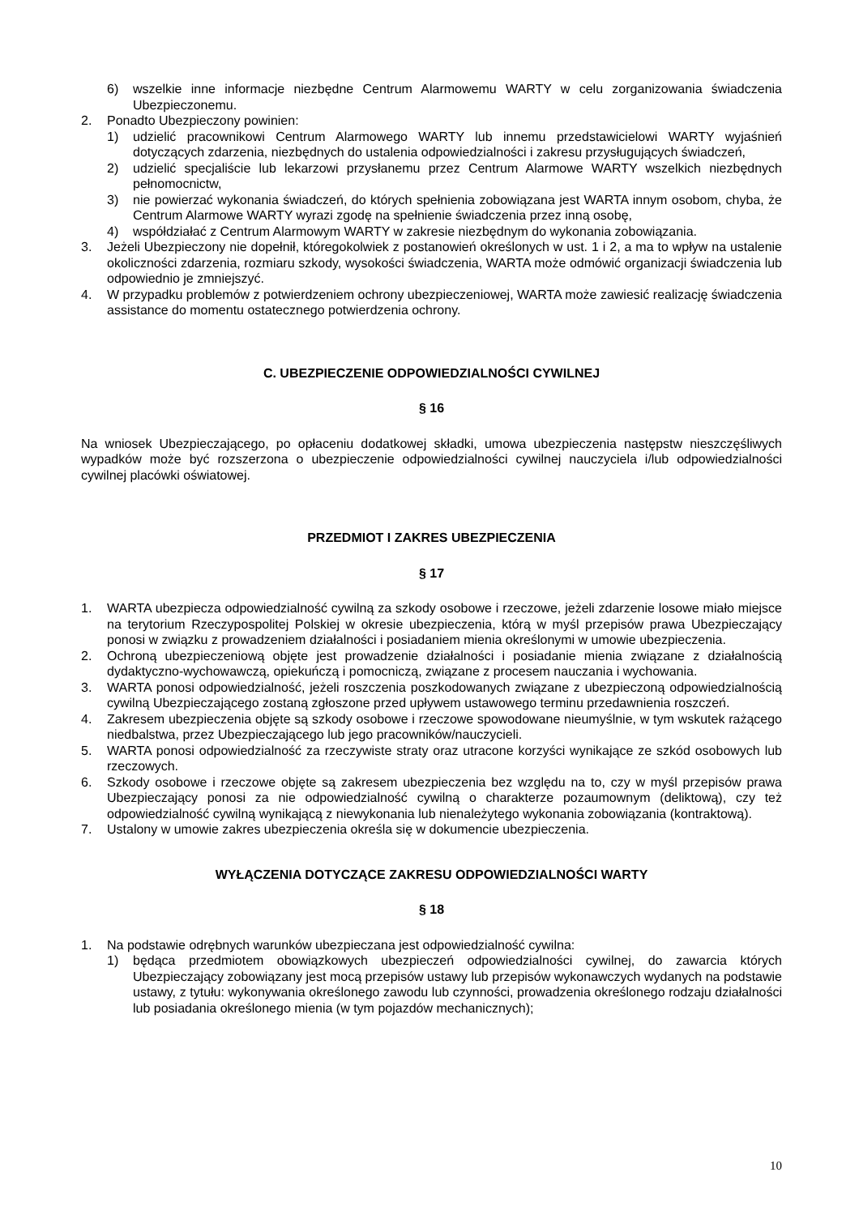6) wszelkie inne informacje niezbędne Centrum Alarmowemu WARTY w celu zorganizowania świadczenia Ubezpieczonemu.
2. Ponadto Ubezpieczony powinien:
1) udzielić pracownikowi Centrum Alarmowego WARTY lub innemu przedstawicielowi WARTY wyjaśnień dotyczących zdarzenia, niezbędnych do ustalenia odpowiedzialności i zakresu przysługujących świadczeń,
2) udzielić specjaliście lub lekarzowi przysłanemu przez Centrum Alarmowe WARTY wszelkich niezbędnych pełnomocnictw,
3) nie powierzać wykonania świadczeń, do których spełnienia zobowiązana jest WARTA innym osobom, chyba, że Centrum Alarmowe WARTY wyrazi zgodę na spełnienie świadczenia przez inną osobę,
4) współdziałać z Centrum Alarmowym WARTY w zakresie niezbędnym do wykonania zobowiązania.
3. Jeżeli Ubezpieczony nie dopełnił, któregokolwiek z postanowień określonych w ust. 1 i 2, a ma to wpływ na ustalenie okoliczności zdarzenia, rozmiaru szkody, wysokości świadczenia, WARTA może odmówić organizacji świadczenia lub odpowiednio je zmniejszyć.
4. W przypadku problemów z potwierdzeniem ochrony ubezpieczeniowej, WARTA może zawiesić realizację świadczenia assistance do momentu ostatecznego potwierdzenia ochrony.
C. UBEZPIECZENIE ODPOWIEDZIALNOŚCI CYWILNEJ
§ 16
Na wniosek Ubezpieczającego, po opłaceniu dodatkowej składki, umowa ubezpieczenia następstw nieszczęśliwych wypadków może być rozszerzona o ubezpieczenie odpowiedzialności cywilnej nauczyciela i/lub odpowiedzialności cywilnej placówki oświatowej.
PRZEDMIOT I ZAKRES UBEZPIECZENIA
§ 17
1. WARTA ubezpiecza odpowiedzialność cywilną za szkody osobowe i rzeczowe, jeżeli zdarzenie losowe miało miejsce na terytorium Rzeczypospolitej Polskiej w okresie ubezpieczenia, którą w myśl przepisów prawa Ubezpieczający ponosi w związku z prowadzeniem działalności i posiadaniem mienia określonymi w umowie ubezpieczenia.
2. Ochroną ubezpieczeniową objęte jest prowadzenie działalności i posiadanie mienia związane z działalnością dydaktyczno-wychowawczą, opiekuńczą i pomocniczą, związane z procesem nauczania i wychowania.
3. WARTA ponosi odpowiedzialność, jeżeli roszczenia poszkodowanych związane z ubezpieczoną odpowiedzialnością cywilną Ubezpieczającego zostaną zgłoszone przed upływem ustawowego terminu przedawnienia roszczeń.
4. Zakresem ubezpieczenia objęte są szkody osobowe i rzeczowe spowodowane nieumyślnie, w tym wskutek rażącego niedbalstwa, przez Ubezpieczającego lub jego pracowników/nauczycieli.
5. WARTA ponosi odpowiedzialność za rzeczywiste straty oraz utracone korzyści wynikające ze szkód osobowych lub rzeczowych.
6. Szkody osobowe i rzeczowe objęte są zakresem ubezpieczenia bez względu na to, czy w myśl przepisów prawa Ubezpieczający ponosi za nie odpowiedzialność cywilną o charakterze pozaumownym (deliktową), czy też odpowiedzialność cywilną wynikającą z niewykonania lub nienależytego wykonania zobowiązania (kontraktową).
7. Ustalony w umowie zakres ubezpieczenia określa się w dokumencie ubezpieczenia.
WYŁĄCZENIA DOTYCZĄCE ZAKRESU ODPOWIEDZIALNOŚCI WARTY
§ 18
1. Na podstawie odrębnych warunków ubezpieczana jest odpowiedzialność cywilna:
1) będąca przedmiotem obowiązkowych ubezpieczeń odpowiedzialności cywilnej, do zawarcia których Ubezpieczający zobowiązany jest mocą przepisów ustawy lub przepisów wykonawczych wydanych na podstawie ustawy, z tytułu: wykonywania określonego zawodu lub czynności, prowadzenia określonego rodzaju działalności lub posiadania określonego mienia (w tym pojazdów mechanicznych);
10